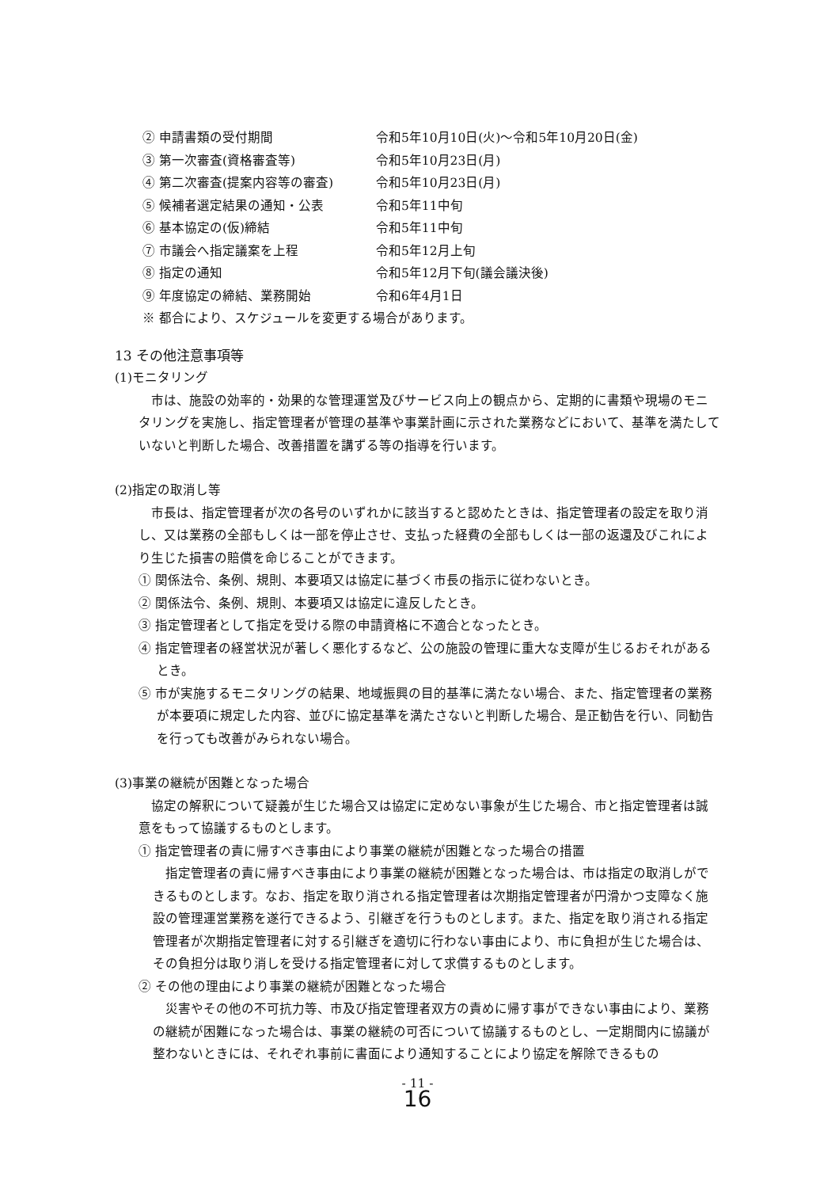② 申請書類の受付期間 令和5年10月10日(火)～令和5年10月20日(金)
③ 第一次審査(資格審査等) 令和5年10月23日(月)
④ 第二次審査(提案内容等の審査) 令和5年10月23日(月)
⑤ 候補者選定結果の通知・公表 令和5年11中旬
⑥ 基本協定の(仮)締結 令和5年11中旬
⑦ 市議会へ指定議案を上程 令和5年12月上旬
⑧ 指定の通知 令和5年12月下旬(議会議決後)
⑨ 年度協定の締結、業務開始 令和6年4月1日
※ 都合により、スケジュールを変更する場合があります。
13 その他注意事項等
(1)モニタリング
市は、施設の効率的・効果的な管理運営及びサービス向上の観点から、定期的に書類や現場のモニタリングを実施し、指定管理者が管理の基準や事業計画に示された業務などにおいて、基準を満たしていないと判断した場合、改善措置を講ずる等の指導を行います。
(2)指定の取消し等
市長は、指定管理者が次の各号のいずれかに該当すると認めたときは、指定管理者の設定を取り消し、又は業務の全部もしくは一部を停止させ、支払った経費の全部もしくは一部の返還及びこれにより生じた損害の賠償を命じることができます。
① 関係法令、条例、規則、本要項又は協定に基づく市長の指示に従わないとき。
② 関係法令、条例、規則、本要項又は協定に違反したとき。
③ 指定管理者として指定を受ける際の申請資格に不適合となったとき。
④ 指定管理者の経営状況が著しく悪化するなど、公の施設の管理に重大な支障が生じるおそれがあるとき。
⑤ 市が実施するモニタリングの結果、地域振興の目的基準に満たない場合、また、指定管理者の業務が本要項に規定した内容、並びに協定基準を満たさないと判断した場合、是正勧告を行い、同勧告を行っても改善がみられない場合。
(3)事業の継続が困難となった場合
協定の解釈について疑義が生じた場合又は協定に定めない事象が生じた場合、市と指定管理者は誠意をもって協議するものとします。
① 指定管理者の責に帰すべき事由により事業の継続が困難となった場合の措置
指定管理者の責に帰すべき事由により事業の継続が困難となった場合は、市は指定の取消しができるものとします。なお、指定を取り消される指定管理者は次期指定管理者が円滑かつ支障なく施設の管理運営業務を遂行できるよう、引継ぎを行うものとします。また、指定を取り消される指定管理者が次期指定管理者に対する引継ぎを適切に行わない事由により、市に負担が生じた場合は、その負担分は取り消しを受ける指定管理者に対して求償するものとします。
② その他の理由により事業の継続が困難となった場合
災害やその他の不可抗力等、市及び指定管理者双方の責めに帰す事ができない事由により、業務の継続が困難になった場合は、事業の継続の可否について協議するものとし、一定期間内に協議が整わないときには、それぞれ事前に書面により通知することにより協定を解除できるもの
- 11 -
16